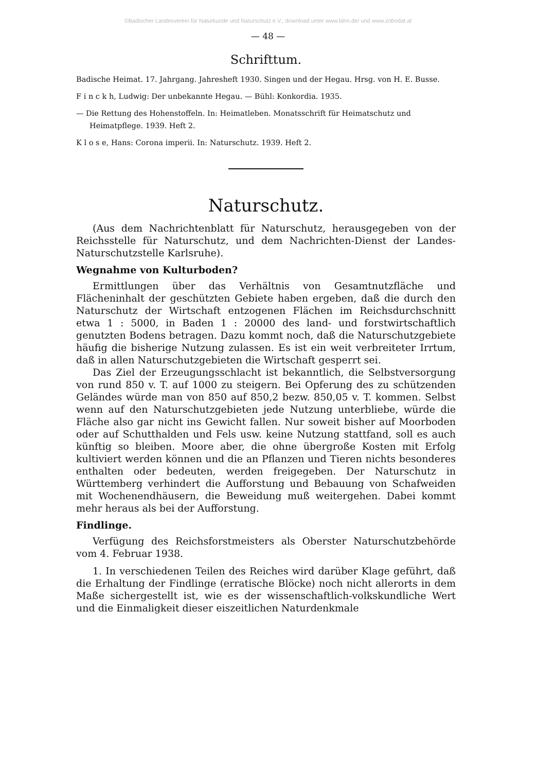©Badischer Landesverein für Naturkunde und Naturschutz e.V.; download unter www.blnn.de/ und www.zobodat.at
— 48 —
Schrifttum.
Badische Heimat. 17. Jahrgang. Jahresheft 1930. Singen und der Hegau. Hrsg. von H. E. Busse.
F i n c k h, Ludwig: Der unbekannte Hegau. — Bühl: Konkordia. 1935.
— Die Rettung des Hohenstoffeln. In: Heimatleben. Monatsschrift für Heimatschutz und Heimatpflege. 1939. Heft 2.
K l o s e, Hans: Corona imperii. In: Naturschutz. 1939. Heft 2.
Naturschutz.
(Aus dem Nachrichtenblatt für Naturschutz, herausgegeben von der Reichsstelle für Naturschutz, und dem Nachrichten-Dienst der Landes-Naturschutzstelle Karlsruhe).
Wegnahme von Kulturboden?
Ermittlungen über das Verhältnis von Gesamtnutzfläche und Flächeninhalt der geschützten Gebiete haben ergeben, daß die durch den Naturschutz der Wirtschaft entzogenen Flächen im Reichsdurchschnitt etwa 1 : 5000, in Baden 1 : 20000 des land- und forstwirtschaftlich genutzten Bodens betragen. Dazu kommt noch, daß die Naturschutzgebiete häufig die bisherige Nutzung zulassen. Es ist ein weit verbreiteter Irrtum, daß in allen Naturschutzgebieten die Wirtschaft gesperrt sei.
Das Ziel der Erzeugungsschlacht ist bekanntlich, die Selbstversorgung von rund 850 v. T. auf 1000 zu steigern. Bei Opferung des zu schützenden Geländes würde man von 850 auf 850,2 bezw. 850,05 v. T. kommen. Selbst wenn auf den Naturschutzgebieten jede Nutzung unterbliebe, würde die Fläche also gar nicht ins Gewicht fallen. Nur soweit bisher auf Moorboden oder auf Schutthalden und Fels usw. keine Nutzung stattfand, soll es auch künftig so bleiben. Moore aber, die ohne übergroße Kosten mit Erfolg kultiviert werden können und die an Pflanzen und Tieren nichts besonderes enthalten oder bedeuten, werden freigegeben. Der Naturschutz in Württemberg verhindert die Aufforstung und Bebauung von Schafweiden mit Wochenendhäusern, die Beweidung muß weitergehen. Dabei kommt mehr heraus als bei der Aufforstung.
Findlinge.
Verfügung des Reichsforstmeisters als Oberster Naturschutzbehörde vom 4. Februar 1938.
1. In verschiedenen Teilen des Reiches wird darüber Klage geführt, daß die Erhaltung der Findlinge (erratische Blöcke) noch nicht allerorts in dem Maße sichergestellt ist, wie es der wissenschaftlich-volkskundliche Wert und die Einmaligkeit dieser eiszeitlichen Naturdenkmale